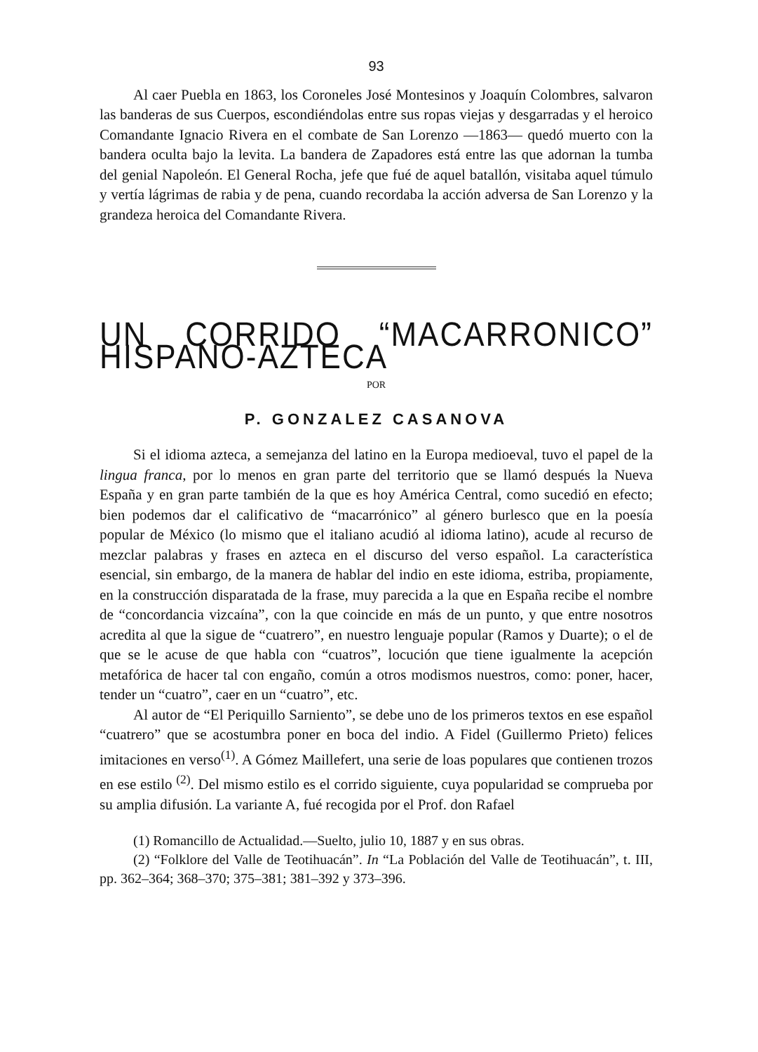93
Al caer Puebla en 1863, los Coroneles José Montesinos y Joaquín Colombres, salvaron las banderas de sus Cuerpos, escondiéndolas entre sus ropas viejas y desgarradas y el heroico Comandante Ignacio Rivera en el combate de San Lorenzo —1863— quedó muerto con la bandera oculta bajo la levita. La bandera de Zapadores está entre las que adornan la tumba del genial Napoleón. El General Rocha, jefe que fué de aquel batallón, visitaba aquel túmulo y vertía lágrimas de rabia y de pena, cuando recordaba la acción adversa de San Lorenzo y la grandeza heroica del Comandante Rivera.
UN CORRIDO “MACARRONICO” HISPANO-AZTECA
POR
P. GONZALEZ CASANOVA
Si el idioma azteca, a semejanza del latino en la Europa medioeval, tuvo el papel de la lingua franca, por lo menos en gran parte del territorio que se llamó después la Nueva España y en gran parte también de la que es hoy América Central, como sucedió en efecto; bien podemos dar el calificativo de “macarrónico” al género burlesco que en la poesía popular de México (lo mismo que el italiano acudió al idioma latino), acude al recurso de mezclar palabras y frases en azteca en el discurso del verso español. La característica esencial, sin embargo, de la manera de hablar del indio en este idioma, estriba, propiamente, en la construcción disparatada de la frase, muy parecida a la que en España recibe el nombre de “concordancia vizcaína”, con la que coincide en más de un punto, y que entre nosotros acredita al que la sigue de “cuatrero”, en nuestro lenguaje popular (Ramos y Duarte); o el de que se le acuse de que habla con “cuatros”, locución que tiene igualmente la acepción metafórica de hacer tal con engaño, común a otros modismos nuestros, como: poner, hacer, tender un “cuatro”, caer en un “cuatro”, etc.
Al autor de “El Periquillo Sarniento”, se debe uno de los primeros textos en ese español “cuatrero” que se acostumbra poner en boca del indio. A Fidel (Guillermo Prieto) felices imitaciones en verso<sup>(1)</sup>. A Gómez Maillefert, una serie de loas populares que contienen trozos en ese estilo <sup>(2)</sup>. Del mismo estilo es el corrido siguiente, cuya popularidad se comprueba por su amplia difusión. La variante A, fué recogida por el Prof. don Rafael
(1) Romancillo de Actualidad.—Suelto, julio 10, 1887 y en sus obras.
(2) “Folklore del Valle de Teotihuacán”. In “La Población del Valle de Teotihuacán”, t. III, pp. 362–364; 368–370; 375–381; 381–392 y 373–396.